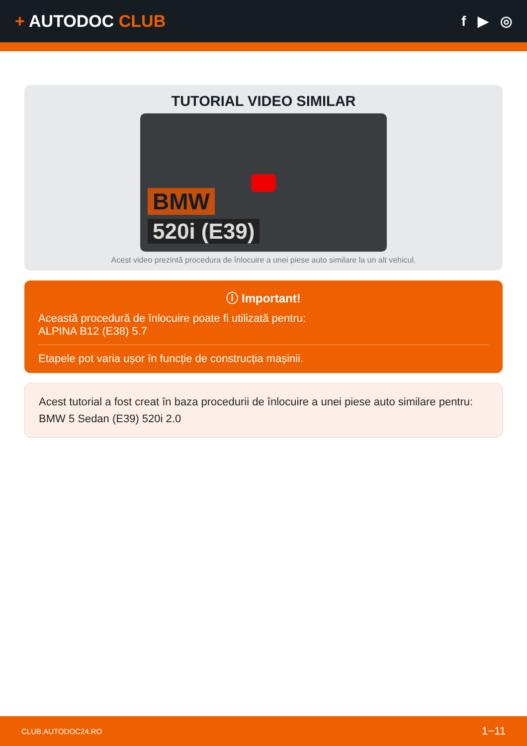+ AUTODOC CLUB
f ▶ ◎
TUTORIAL VIDEO SIMILAR
BMW
520i (E39)
Acest video prezintă procedura de înlocuire a unei piese auto similare la un alt vehicul.
ⓘ Important!
Această procedură de înlocuire poate fi utilizată pentru:
ALPINA B12 (E38) 5.7
Etapele pot varia ușor în funcție de construcția mașinii.
Acest tutorial a fost creat în baza procedurii de înlocuire a unei piese auto similare pentru: BMW 5 Sedan (E39) 520i 2.0
CLUB.AUTODOC24.RO 1−11